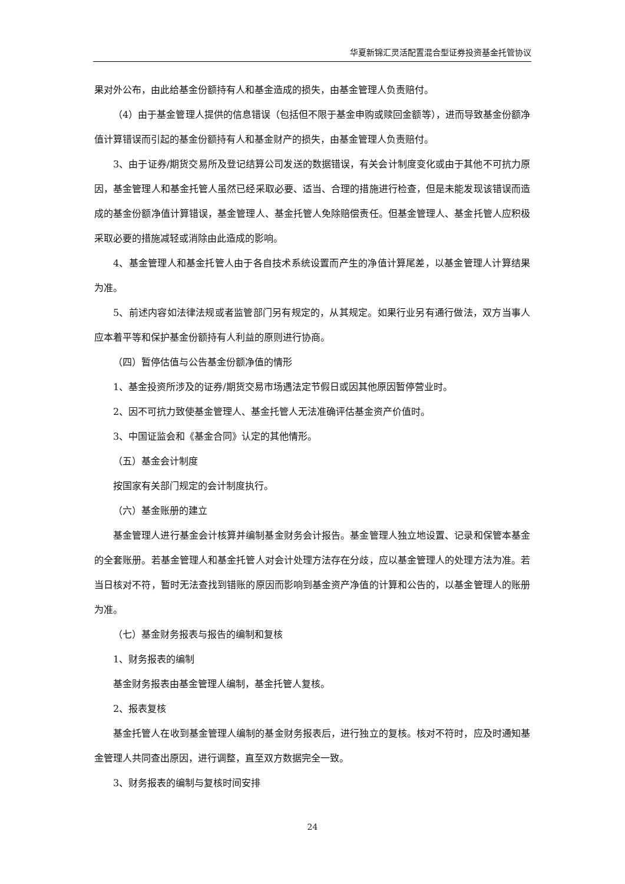华夏新锦汇灵活配置混合型证券投资基金托管协议
果对外公布，由此给基金份额持有人和基金造成的损失，由基金管理人负责赔付。
（4）由于基金管理人提供的信息错误（包括但不限于基金申购或赎回金额等），进而导致基金份额净值计算错误而引起的基金份额持有人和基金财产的损失，由基金管理人负责赔付。
3、由于证券/期货交易所及登记结算公司发送的数据错误，有关会计制度变化或由于其他不可抗力原因，基金管理人和基金托管人虽然已经采取必要、适当、合理的措施进行检查，但是未能发现该错误而造成的基金份额净值计算错误，基金管理人、基金托管人免除赔偿责任。但基金管理人、基金托管人应积极采取必要的措施减轻或消除由此造成的影响。
4、基金管理人和基金托管人由于各自技术系统设置而产生的净值计算尾差，以基金管理人计算结果为准。
5、前述内容如法律法规或者监管部门另有规定的，从其规定。如果行业另有通行做法，双方当事人应本着平等和保护基金份额持有人利益的原则进行协商。
（四）暂停估值与公告基金份额净值的情形
1、基金投资所涉及的证券/期货交易市场遇法定节假日或因其他原因暂停营业时。
2、因不可抗力致使基金管理人、基金托管人无法准确评估基金资产价值时。
3、中国证监会和《基金合同》认定的其他情形。
（五）基金会计制度
按国家有关部门规定的会计制度执行。
（六）基金账册的建立
基金管理人进行基金会计核算并编制基金财务会计报告。基金管理人独立地设置、记录和保管本基金的全套账册。若基金管理人和基金托管人对会计处理方法存在分歧，应以基金管理人的处理方法为准。若当日核对不符，暂时无法查找到错账的原因而影响到基金资产净值的计算和公告的，以基金管理人的账册为准。
（七）基金财务报表与报告的编制和复核
1、财务报表的编制
基金财务报表由基金管理人编制，基金托管人复核。
2、报表复核
基金托管人在收到基金管理人编制的基金财务报表后，进行独立的复核。核对不符时，应及时通知基金管理人共同查出原因，进行调整，直至双方数据完全一致。
3、财务报表的编制与复核时间安排
24